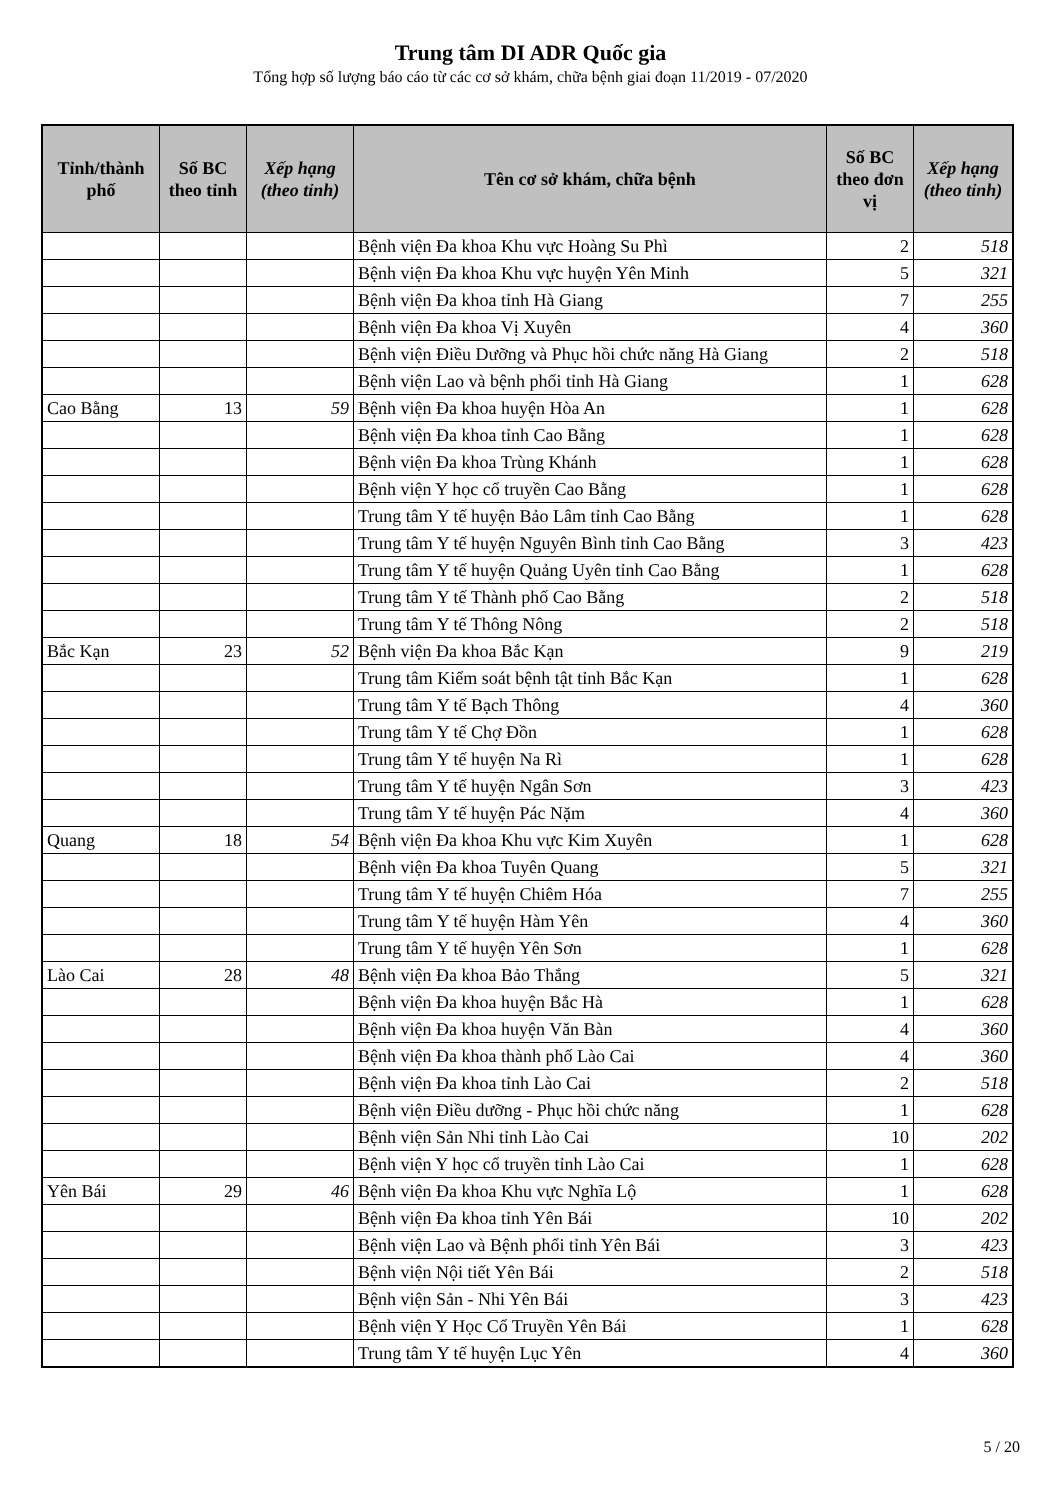Trung tâm DI ADR Quốc gia
Tổng hợp số lượng báo cáo từ các cơ sở khám, chữa bệnh giai đoạn 11/2019 - 07/2020
| Tỉnh/thành phố | Số BC theo tỉnh | Xếp hạng (theo tỉnh) | Tên cơ sở khám, chữa bệnh | Số BC theo đơn vị | Xếp hạng (theo tỉnh) |
| --- | --- | --- | --- | --- | --- |
| | | | Bệnh viện Đa khoa Khu vực Hoàng Su Phì | 2 | 518 |
| | | | Bệnh viện Đa khoa Khu vực huyện Yên Minh | 5 | 321 |
| | | | Bệnh viện Đa khoa tỉnh Hà Giang | 7 | 255 |
| | | | Bệnh viện Đa khoa Vị Xuyên | 4 | 360 |
| | | | Bệnh viện Điều Dưỡng và Phục hồi chức năng Hà Giang | 2 | 518 |
| | | | Bệnh viện Lao và bệnh phổi tỉnh Hà Giang | 1 | 628 |
| Cao Bằng | 13 | 59 | Bệnh viện Đa khoa huyện Hòa An | 1 | 628 |
| | | | Bệnh viện Đa khoa tỉnh Cao Bằng | 1 | 628 |
| | | | Bệnh viện Đa khoa Trùng Khánh | 1 | 628 |
| | | | Bệnh viện Y học cổ truyền Cao Bằng | 1 | 628 |
| | | | Trung tâm Y tế huyện Bảo Lâm tỉnh Cao Bằng | 1 | 628 |
| | | | Trung tâm Y tế huyện Nguyên Bình tỉnh Cao Bằng | 3 | 423 |
| | | | Trung tâm Y tế huyện Quảng Uyên tỉnh Cao Bằng | 1 | 628 |
| | | | Trung tâm Y tế Thành phố Cao Bằng | 2 | 518 |
| | | | Trung tâm Y tế Thông Nông | 2 | 518 |
| Bắc Kạn | 23 | 52 | Bệnh viện Đa khoa Bắc Kạn | 9 | 219 |
| | | | Trung tâm Kiểm soát bệnh tật tỉnh Bắc Kạn | 1 | 628 |
| | | | Trung tâm Y tế Bạch Thông | 4 | 360 |
| | | | Trung tâm Y tế Chợ Đồn | 1 | 628 |
| | | | Trung tâm Y tế huyện Na Rì | 1 | 628 |
| | | | Trung tâm Y tế huyện Ngân Sơn | 3 | 423 |
| | | | Trung tâm Y tế huyện Pác Nặm | 4 | 360 |
| Quang | 18 | 54 | Bệnh viện Đa khoa Khu vực Kim Xuyên | 1 | 628 |
| | | | Bệnh viện Đa khoa Tuyên Quang | 5 | 321 |
| | | | Trung tâm Y tế huyện Chiêm Hóa | 7 | 255 |
| | | | Trung tâm Y tế huyện Hàm Yên | 4 | 360 |
| | | | Trung tâm Y tế huyện Yên Sơn | 1 | 628 |
| Lào Cai | 28 | 48 | Bệnh viện Đa khoa Bảo Thắng | 5 | 321 |
| | | | Bệnh viện Đa khoa huyện Bắc Hà | 1 | 628 |
| | | | Bệnh viện Đa khoa huyện Văn Bàn | 4 | 360 |
| | | | Bệnh viện Đa khoa thành phố Lào Cai | 4 | 360 |
| | | | Bệnh viện Đa khoa tỉnh Lào Cai | 2 | 518 |
| | | | Bệnh viện Điều dưỡng - Phục hồi chức năng | 1 | 628 |
| | | | Bệnh viện Sản Nhi tỉnh Lào Cai | 10 | 202 |
| | | | Bệnh viện Y học cổ truyền tỉnh Lào Cai | 1 | 628 |
| Yên Bái | 29 | 46 | Bệnh viện Đa khoa Khu vực Nghĩa Lộ | 1 | 628 |
| | | | Bệnh viện Đa khoa tỉnh Yên Bái | 10 | 202 |
| | | | Bệnh viện Lao và Bệnh phổi tỉnh Yên Bái | 3 | 423 |
| | | | Bệnh viện Nội tiết Yên Bái | 2 | 518 |
| | | | Bệnh viện Sản - Nhi Yên Bái | 3 | 423 |
| | | | Bệnh viện Y Học Cổ Truyền Yên Bái | 1 | 628 |
| | | | Trung tâm Y tế huyện Lục Yên | 4 | 360 |
5 / 20